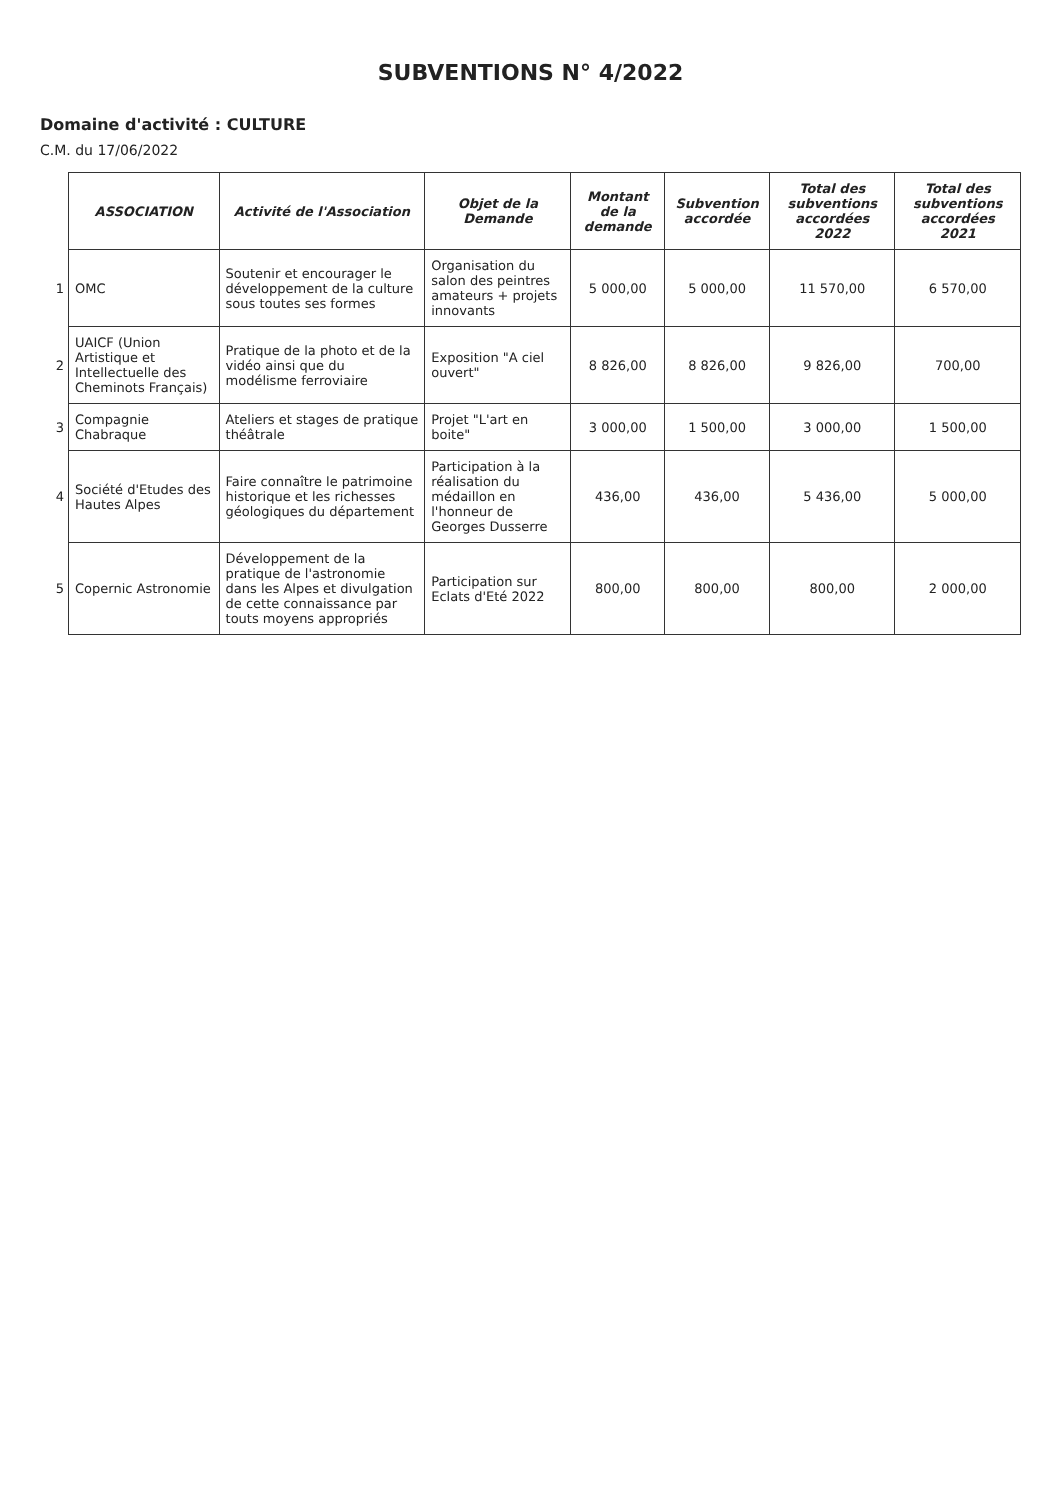SUBVENTIONS N° 4/2022
Domaine d'activité : CULTURE
C.M. du 17/06/2022
| | ASSOCIATION | Activité de l'Association | Objet de la Demande | Montant de la demande | Subvention accordée | Total des subventions accordées 2022 | Total des subventions accordées 2021 |
| --- | --- | --- | --- | --- | --- | --- | --- |
| 1 | OMC | Soutenir et encourager le développement de la culture sous toutes ses formes | Organisation du salon des peintres amateurs + projets innovants | 5 000,00 | 5 000,00 | 11 570,00 | 6 570,00 |
| 2 | UAICF (Union Artistique et Intellectuelle des Cheminots Français) | Pratique de la photo et de la vidéo ainsi que du modélisme ferroviaire | Exposition "A ciel ouvert" | 8 826,00 | 8 826,00 | 9 826,00 | 700,00 |
| 3 | Compagnie Chabraque | Ateliers et stages de pratique théâtrale | Projet "L'art en boite" | 3 000,00 | 1 500,00 | 3 000,00 | 1 500,00 |
| 4 | Société d'Etudes des Hautes Alpes | Faire connaître le patrimoine historique et les richesses géologiques du département | Participation à la réalisation du médaillon en l'honneur de Georges Dusserre | 436,00 | 436,00 | 5 436,00 | 5 000,00 |
| 5 | Copernic Astronomie | Développement de la pratique de l'astronomie dans les Alpes et divulgation de cette connaissance par touts moyens appropriés | Participation sur Eclats d'Eté 2022 | 800,00 | 800,00 | 800,00 | 2 000,00 |